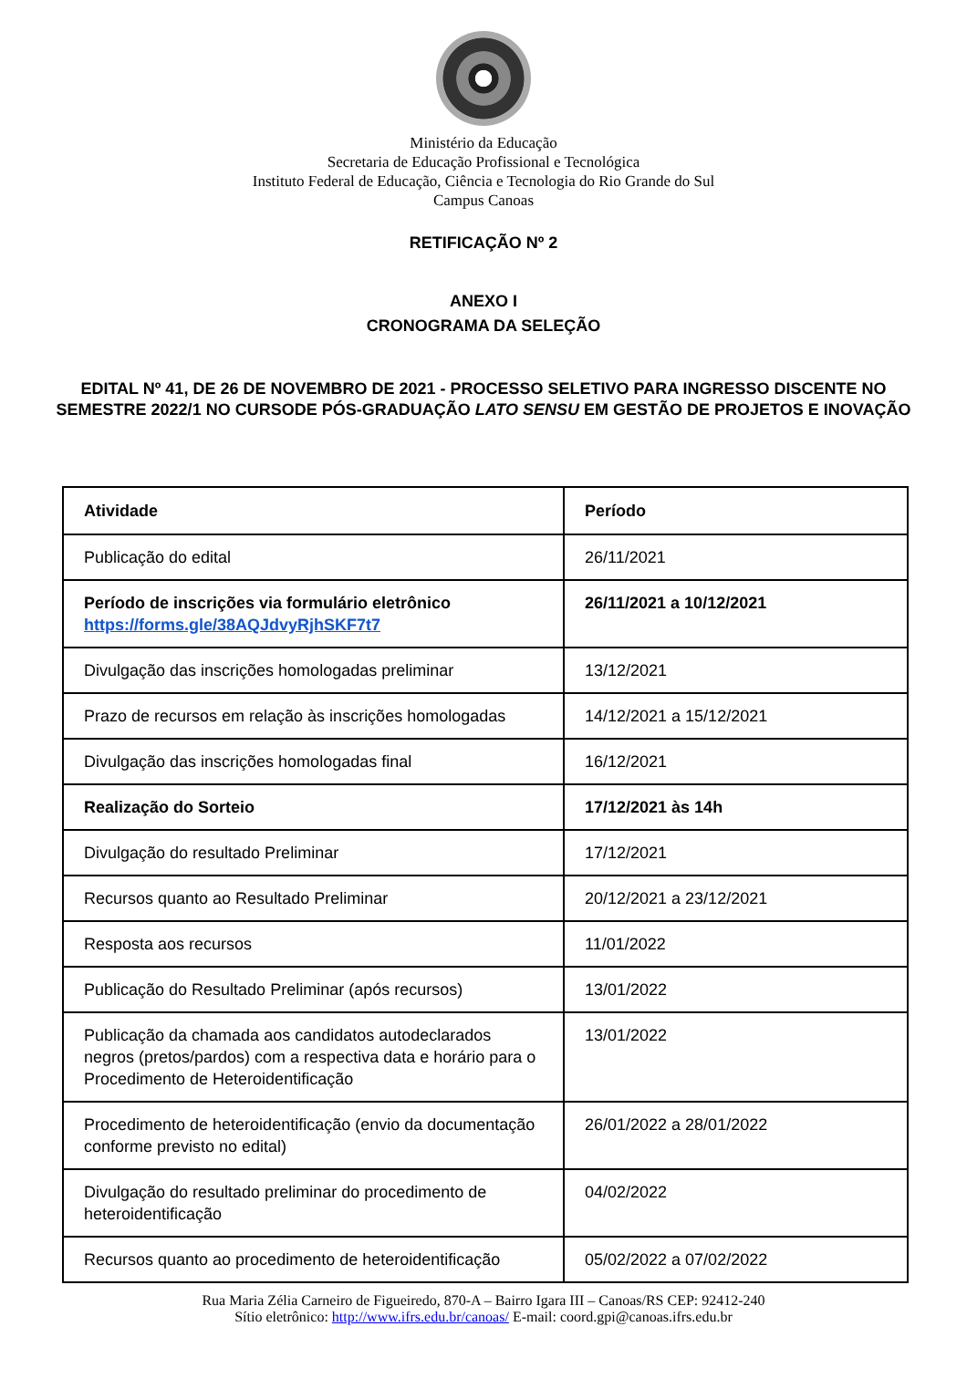Ministério da Educação
Secretaria de Educação Profissional e Tecnológica
Instituto Federal de Educação, Ciência e Tecnologia do Rio Grande do Sul
Campus Canoas
RETIFICAÇÃO Nº 2
ANEXO I
CRONOGRAMA DA SELEÇÃO
EDITAL Nº 41, DE 26 DE NOVEMBRO DE 2021 - PROCESSO SELETIVO PARA INGRESSO DISCENTE NO SEMESTRE 2022/1 NO CURSODE PÓS-GRADUAÇÃO LATO SENSU EM GESTÃO DE PROJETOS E INOVAÇÃO
| Atividade | Período |
| --- | --- |
| Publicação do edital | 26/11/2021 |
| Período de inscrições via formulário eletrônico https://forms.gle/38AQJdvyRjhSKF7t7 | 26/11/2021 a 10/12/2021 |
| Divulgação das inscrições homologadas preliminar | 13/12/2021 |
| Prazo de recursos em relação às inscrições homologadas | 14/12/2021 a 15/12/2021 |
| Divulgação das inscrições homologadas final | 16/12/2021 |
| Realização do Sorteio | 17/12/2021 às 14h |
| Divulgação do resultado Preliminar | 17/12/2021 |
| Recursos quanto ao Resultado Preliminar | 20/12/2021 a 23/12/2021 |
| Resposta aos recursos | 11/01/2022 |
| Publicação do Resultado Preliminar (após recursos) | 13/01/2022 |
| Publicação da chamada aos candidatos autodeclarados negros (pretos/pardos) com a respectiva data e horário para o Procedimento de Heteroidentificação | 13/01/2022 |
| Procedimento de heteroidentificação (envio da documentação conforme previsto no edital) | 26/01/2022 a 28/01/2022 |
| Divulgação do resultado preliminar do procedimento de heteroidentificação | 04/02/2022 |
| Recursos quanto ao procedimento de heteroidentificação | 05/02/2022 a 07/02/2022 |
Rua Maria Zélia Carneiro de Figueiredo, 870-A – Bairro Igara III – Canoas/RS CEP: 92412-240
Sítio eletrônico: http://www.ifrs.edu.br/canoas/ E-mail: coord.gpi@canoas.ifrs.edu.br